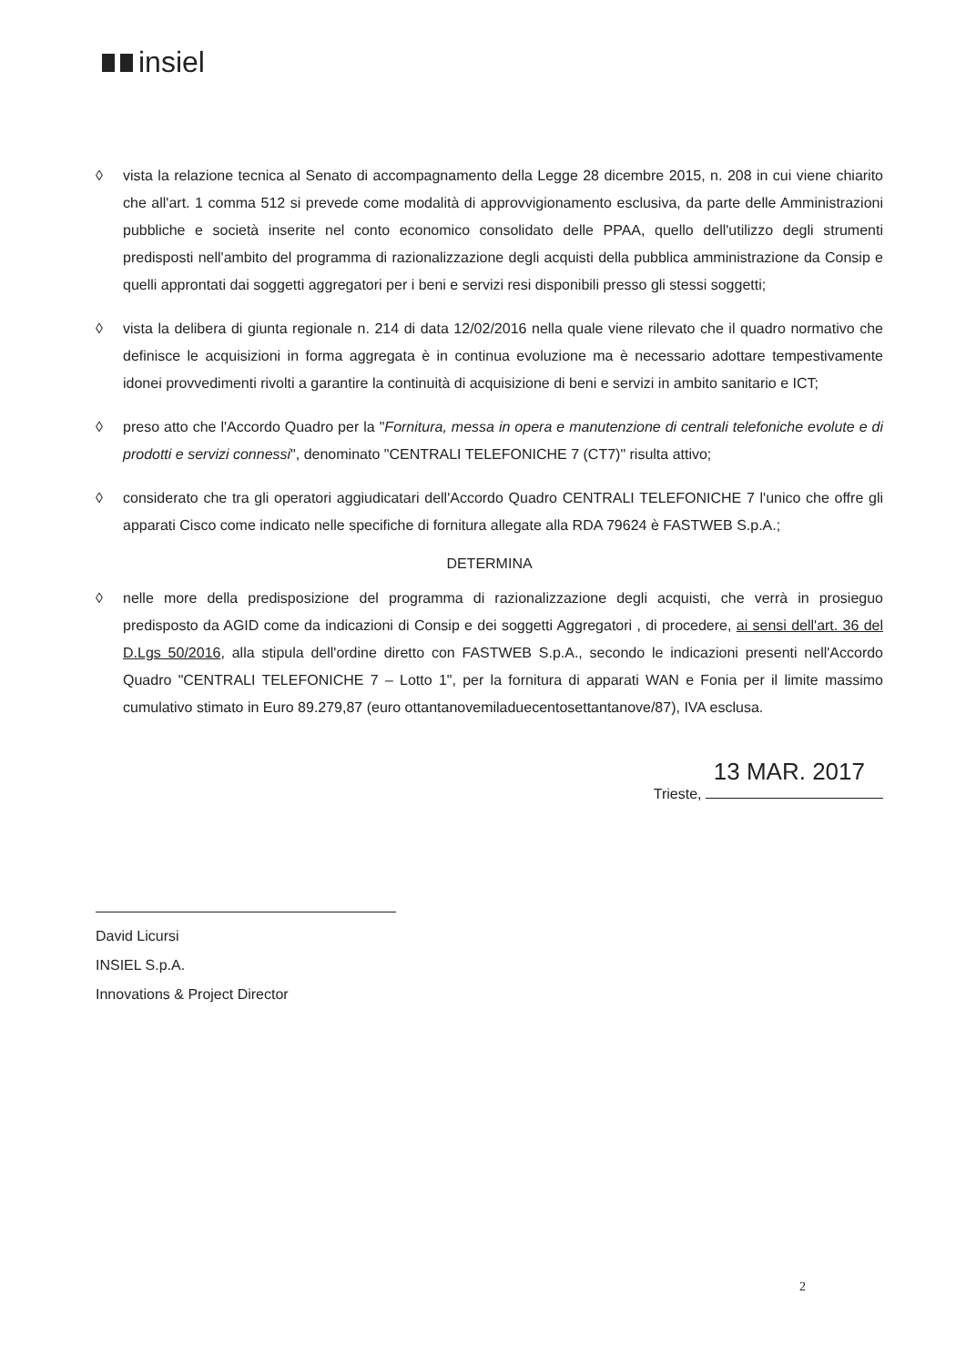insiel
◊ vista la relazione tecnica al Senato di accompagnamento della Legge 28 dicembre 2015, n. 208 in cui viene chiarito che all'art. 1 comma 512 si prevede come modalità di approvvigionamento esclusiva, da parte delle Amministrazioni pubbliche e società inserite nel conto economico consolidato delle PPAA, quello dell'utilizzo degli strumenti predisposti nell'ambito del programma di razionalizzazione degli acquisti della pubblica amministrazione da Consip e quelli approntati dai soggetti aggregatori per i beni e servizi resi disponibili presso gli stessi soggetti;
◊ vista la delibera di giunta regionale n. 214 di data 12/02/2016 nella quale viene rilevato che il quadro normativo che definisce le acquisizioni in forma aggregata è in continua evoluzione ma è necessario adottare tempestivamente idonei provvedimenti rivolti a garantire la continuità di acquisizione di beni e servizi in ambito sanitario e ICT;
◊ preso atto che l'Accordo Quadro per la "Fornitura, messa in opera e manutenzione di centrali telefoniche evolute e di prodotti e servizi connessi", denominato "CENTRALI TELEFONICHE 7 (CT7)" risulta attivo;
◊ considerato che tra gli operatori aggiudicatari dell'Accordo Quadro CENTRALI TELEFONICHE 7 l'unico che offre gli apparati Cisco come indicato nelle specifiche di fornitura allegate alla RDA 79624 è FASTWEB S.p.A.;
DETERMINA
◊ nelle more della predisposizione del programma di razionalizzazione degli acquisti, che verrà in prosieguo predisposto da AGID come da indicazioni di Consip e dei soggetti Aggregatori , di procedere, ai sensi dell'art. 36 del D.Lgs 50/2016, alla stipula dell'ordine diretto con FASTWEB S.p.A., secondo le indicazioni presenti nell'Accordo Quadro "CENTRALI TELEFONICHE 7 – Lotto 1", per la fornitura di apparati WAN e Fonia per il limite massimo cumulativo stimato in Euro 89.279,87 (euro ottantanovemiladuecentosettantanove/87), IVA esclusa.
13 MAR. 2017
Trieste,
David Licursi
INSIEL S.p.A.
Innovations & Project Director
2